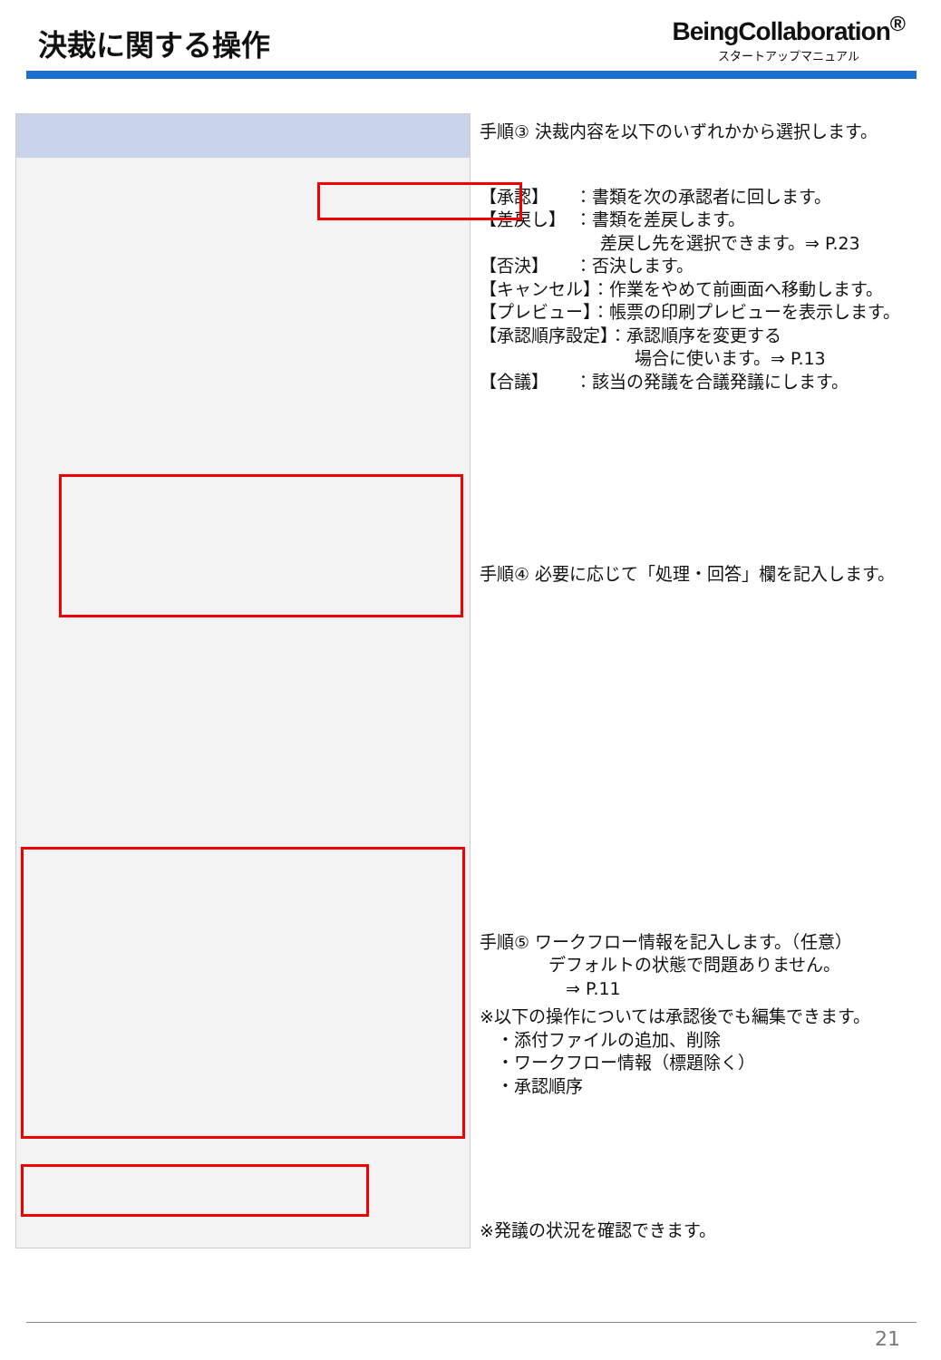決裁に関する操作
BeingCollaboration<sup>®</sup>
スタートアップマニュアル
手順③ 決裁内容を以下のいずれかから選択します。
【承認】　　：書類を次の承認者に回します。
【差戻し】　：書類を差戻します。
　　　　　　　差戻し先を選択できます。⇒ P.23
【否決】　　：否決します。
【キャンセル】：作業をやめて前画面へ移動します。
【プレビュー】：帳票の印刷プレビューを表示します。
【承認順序設定】：承認順序を変更する
　　　　　　　　　場合に使います。⇒ P.13
【合議】　　：該当の発議を合議発議にします。
手順④ 必要に応じて「処理・回答」欄を記入します。
手順⑤ ワークフロー情報を記入します。（任意）
　　　　デフォルトの状態で問題ありません。
　　　　　⇒ P.11
※以下の操作については承認後でも編集できます。
　・添付ファイルの追加、削除
　・ワークフロー情報（標題除く）
　・承認順序
※発議の状況を確認できます。
21